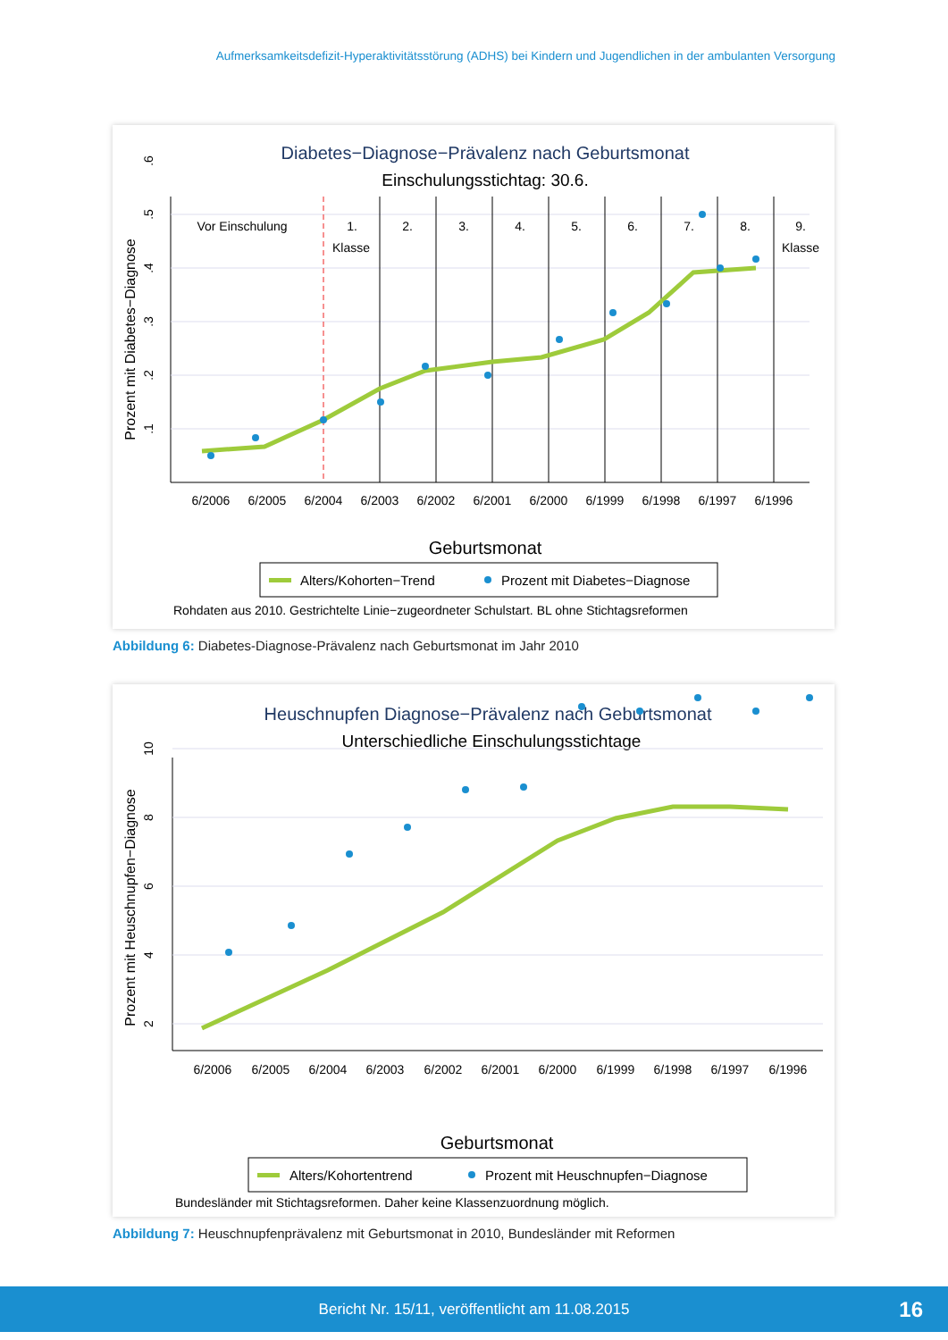Aufmerksamkeitsdefizit-Hyperaktivitätsstörung (ADHS) bei Kindern und Jugendlichen in der ambulanten Versorgung
Diabetes−Diagnose−Prävalenz nach Geburtsmonat
Einschulungsstichtag: 30.6.
Vor Einschulung
1.
Klasse
2.
3.
4.
5.
6.
7.
8.
9.
Klasse
.1
.2
.3
.4
.5
.6
Prozent mit Diabetes−Diagnose
6/2006
6/2005
6/2004
6/2003
6/2002
6/2001
6/2000
6/1999
6/1998
6/1997
6/1996
Geburtsmonat
Alters/Kohorten−Trend
Prozent mit Diabetes−Diagnose
Rohdaten aus 2010. Gestrichtelte Linie−zugeordneter Schulstart. BL ohne Stichtagsreformen
Abbildung 6: Diabetes-Diagnose-Prävalenz nach Geburtsmonat im Jahr 2010
Heuschnupfen Diagnose−Prävalenz nach Geburtsmonat
Unterschiedliche Einschulungsstichtage
2
4
6
8
10
Prozent mit Heuschnupfen−Diagnose
6/2006
6/2005
6/2004
6/2003
6/2002
6/2001
6/2000
6/1999
6/1998
6/1997
6/1996
Geburtsmonat
Alters/Kohortentrend
Prozent mit Heuschnupfen−Diagnose
Bundesländer mit Stichtagsreformen. Daher keine Klassenzuordnung möglich.
Abbildung 7: Heuschnupfenprävalenz mit Geburtsmonat in 2010, Bundesländer mit Reformen
Bericht Nr. 15/11, veröffentlicht am 11.08.2015 16